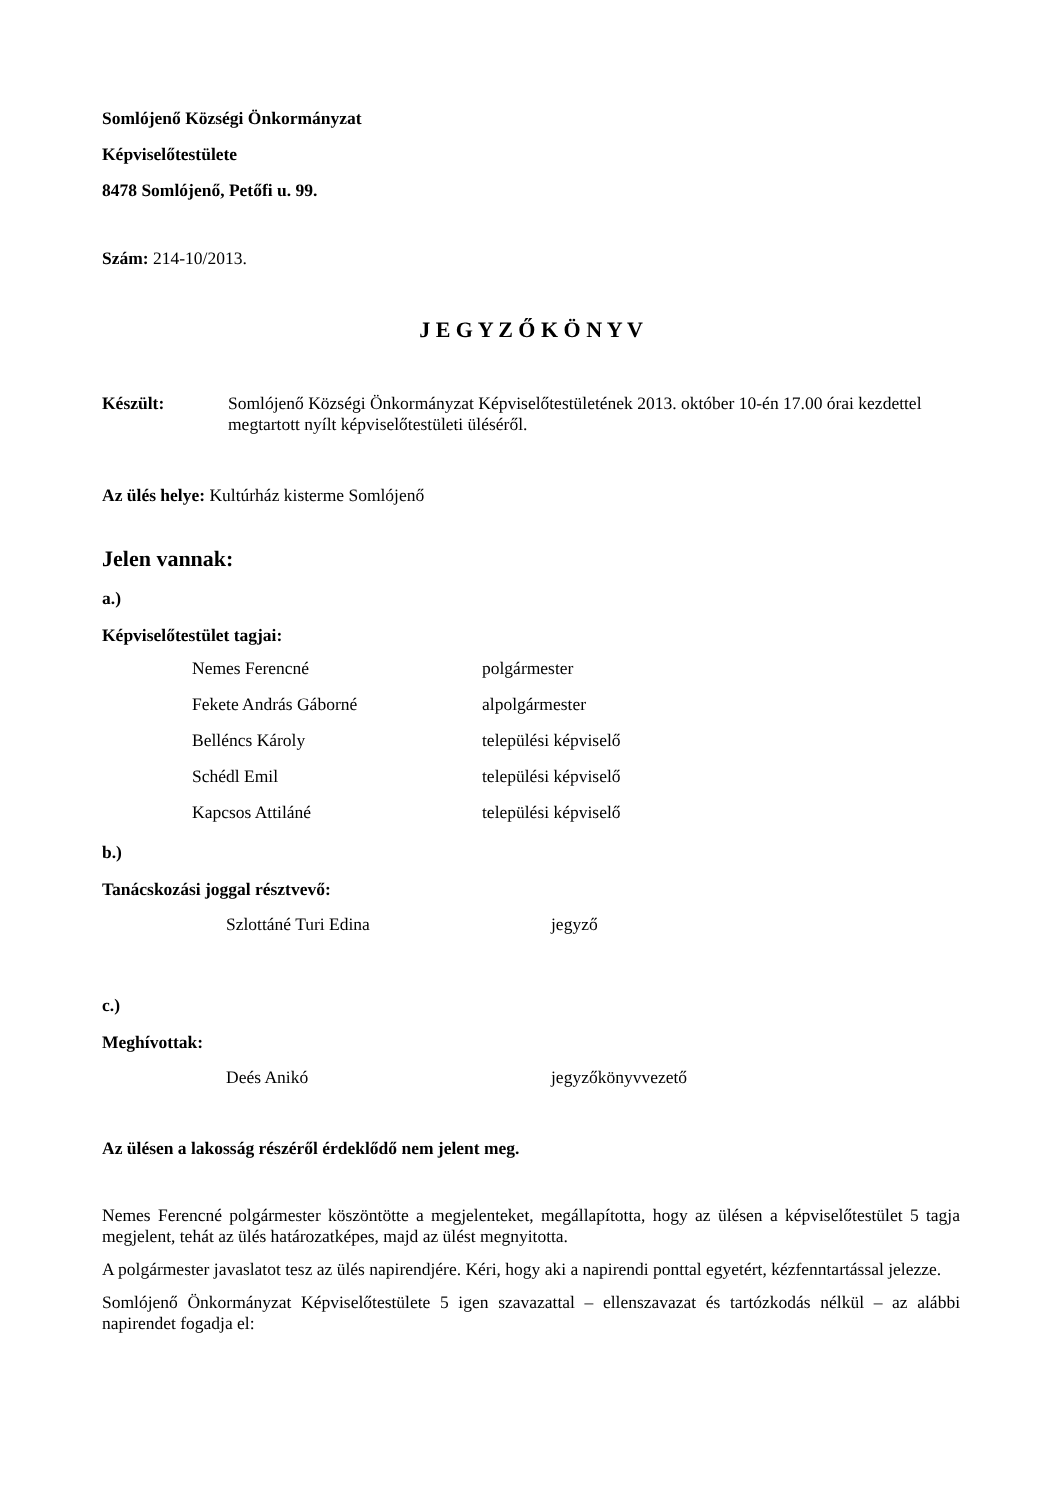Somlójenő Községi Önkormányzat
Képviselőtestülete
8478 Somlójenő, Petőfi u. 99.
Szám: 214-10/2013.
J E G Y Z Ő K Ö N Y V
Készült: Somlójenő Községi Önkormányzat Képviselőtestületének 2013. október 10-én 17.00 órai kezdettel megtartott nyílt képviselőtestületi üléséről.
Az ülés helye: Kultúrház kisterme Somlójenő
Jelen vannak:
a.)
Képviselőtestület tagjai:
Nemes Ferencné polgármester
Fekete András Gáborné alpolgármester
Belléncs Károly települési képviselő
Schédl Emil települési képviselő
Kapcsos Attiláné települési képviselő
b.)
Tanácskozási joggal résztvevő:
Szlottáné Turi Edina jegyző
c.)
Meghívottak:
Deés Anikó jegyzőkönyvvezető
Az ülésen a lakosság részéről érdeklődő nem jelent meg.
Nemes Ferencné polgármester köszöntötte a megjelenteket, megállapította, hogy az ülésen a képviselőtestület 5 tagja megjelent, tehát az ülés határozatképes, majd az ülést megnyitotta.
A polgármester javaslatot tesz az ülés napirendjére. Kéri, hogy aki a napirendi ponttal egyetért, kézfenntartással jelezze.
Somlójenő Önkormányzat Képviselőtestülete 5 igen szavazattal – ellenszavazat és tartózkodás nélkül – az alábbi napirendet fogadja el: